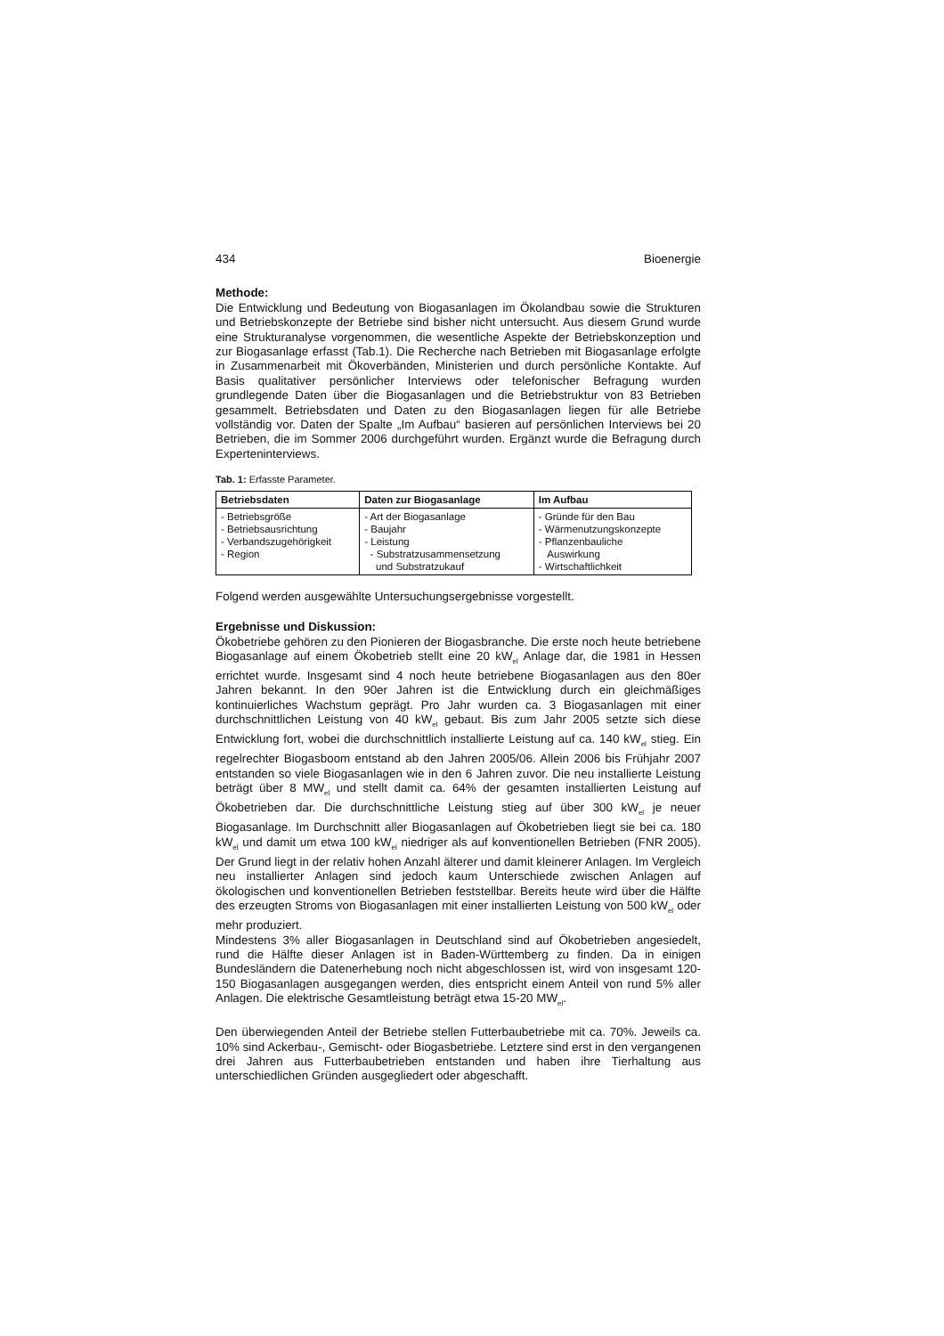434 Bioenergie
Methode:
Die Entwicklung und Bedeutung von Biogasanlagen im Ökolandbau sowie die Strukturen und Betriebskonzepte der Betriebe sind bisher nicht untersucht. Aus diesem Grund wurde eine Strukturanalyse vorgenommen, die wesentliche Aspekte der Betriebskonzeption und zur Biogasanlage erfasst (Tab.1). Die Recherche nach Betrieben mit Biogasanlage erfolgte in Zusammenarbeit mit Ökoverbänden, Ministerien und durch persönliche Kontakte. Auf Basis qualitativer persönlicher Interviews oder telefonischer Befragung wurden grundlegende Daten über die Biogasanlagen und die Betriebstruktur von 83 Betrieben gesammelt. Betriebsdaten und Daten zu den Biogasanlagen liegen für alle Betriebe vollständig vor. Daten der Spalte „Im Aufbau“ basieren auf persönlichen Interviews bei 20 Betrieben, die im Sommer 2006 durchgeführt wurden. Ergänzt wurde die Befragung durch Experteninterviews.
Tab. 1: Erfasste Parameter.
| Betriebsdaten | Daten zur Biogasanlage | Im Aufbau |
| --- | --- | --- |
| - Betriebsgröße - Betriebsausrichtung - Verbandszugehörigkeit - Region | - Art der Biogasanlage - Baujahr - Leistung - Substratzusammensetzung und Substratzukauf | - Gründe für den Bau - Wärmenutzungskonzepte - Pflanzenbauliche Auswirkung - Wirtschaftlichkeit |
Folgend werden ausgewählte Untersuchungsergebnisse vorgestellt.
Ergebnisse und Diskussion:
Ökobetriebe gehören zu den Pionieren der Biogasbranche. Die erste noch heute betriebene Biogasanlage auf einem Ökobetrieb stellt eine 20 kW<sub>el</sub> Anlage dar, die 1981 in Hessen errichtet wurde. Insgesamt sind 4 noch heute betriebene Biogasanlagen aus den 80er Jahren bekannt. In den 90er Jahren ist die Entwicklung durch ein gleichmäßiges kontinuierliches Wachstum geprägt. Pro Jahr wurden ca. 3 Biogasanlagen mit einer durchschnittlichen Leistung von 40 kW<sub>el</sub> gebaut. Bis zum Jahr 2005 setzte sich diese Entwicklung fort, wobei die durchschnittlich installierte Leistung auf ca. 140 kW<sub>el</sub> stieg. Ein regelrechter Biogasboom entstand ab den Jahren 2005/06. Allein 2006 bis Frühjahr 2007 entstanden so viele Biogasanlagen wie in den 6 Jahren zuvor. Die neu installierte Leistung beträgt über 8 MW<sub>el</sub> und stellt damit ca. 64% der gesamten installierten Leistung auf Ökobetrieben dar. Die durchschnittliche Leistung stieg auf über 300 kW<sub>el</sub> je neuer Biogasanlage. Im Durchschnitt aller Biogasanlagen auf Ökobetrieben liegt sie bei ca. 180 kW<sub>el</sub> und damit um etwa 100 kW<sub>el</sub> niedriger als auf konventionellen Betrieben (FNR 2005). Der Grund liegt in der relativ hohen Anzahl älterer und damit kleinerer Anlagen. Im Vergleich neu installierter Anlagen sind jedoch kaum Unterschiede zwischen Anlagen auf ökologischen und konventionellen Betrieben feststellbar. Bereits heute wird über die Hälfte des erzeugten Stroms von Biogasanlagen mit einer installierten Leistung von 500 kW<sub>el</sub> oder mehr produziert.
Mindestens 3% aller Biogasanlagen in Deutschland sind auf Ökobetrieben angesiedelt, rund die Hälfte dieser Anlagen ist in Baden-Württemberg zu finden. Da in einigen Bundesländern die Datenerhebung noch nicht abgeschlossen ist, wird von insgesamt 120-150 Biogasanlagen ausgegangen werden, dies entspricht einem Anteil von rund 5% aller Anlagen. Die elektrische Gesamtleistung beträgt etwa 15-20 MW<sub>el</sub>.
Den überwiegenden Anteil der Betriebe stellen Futterbaubetriebe mit ca. 70%. Jeweils ca. 10% sind Ackerbau-, Gemischt- oder Biogasbetriebe. Letztere sind erst in den vergangenen drei Jahren aus Futterbaubetrieben entstanden und haben ihre Tierhaltung aus unterschiedlichen Gründen ausgegliedert oder abgeschafft.